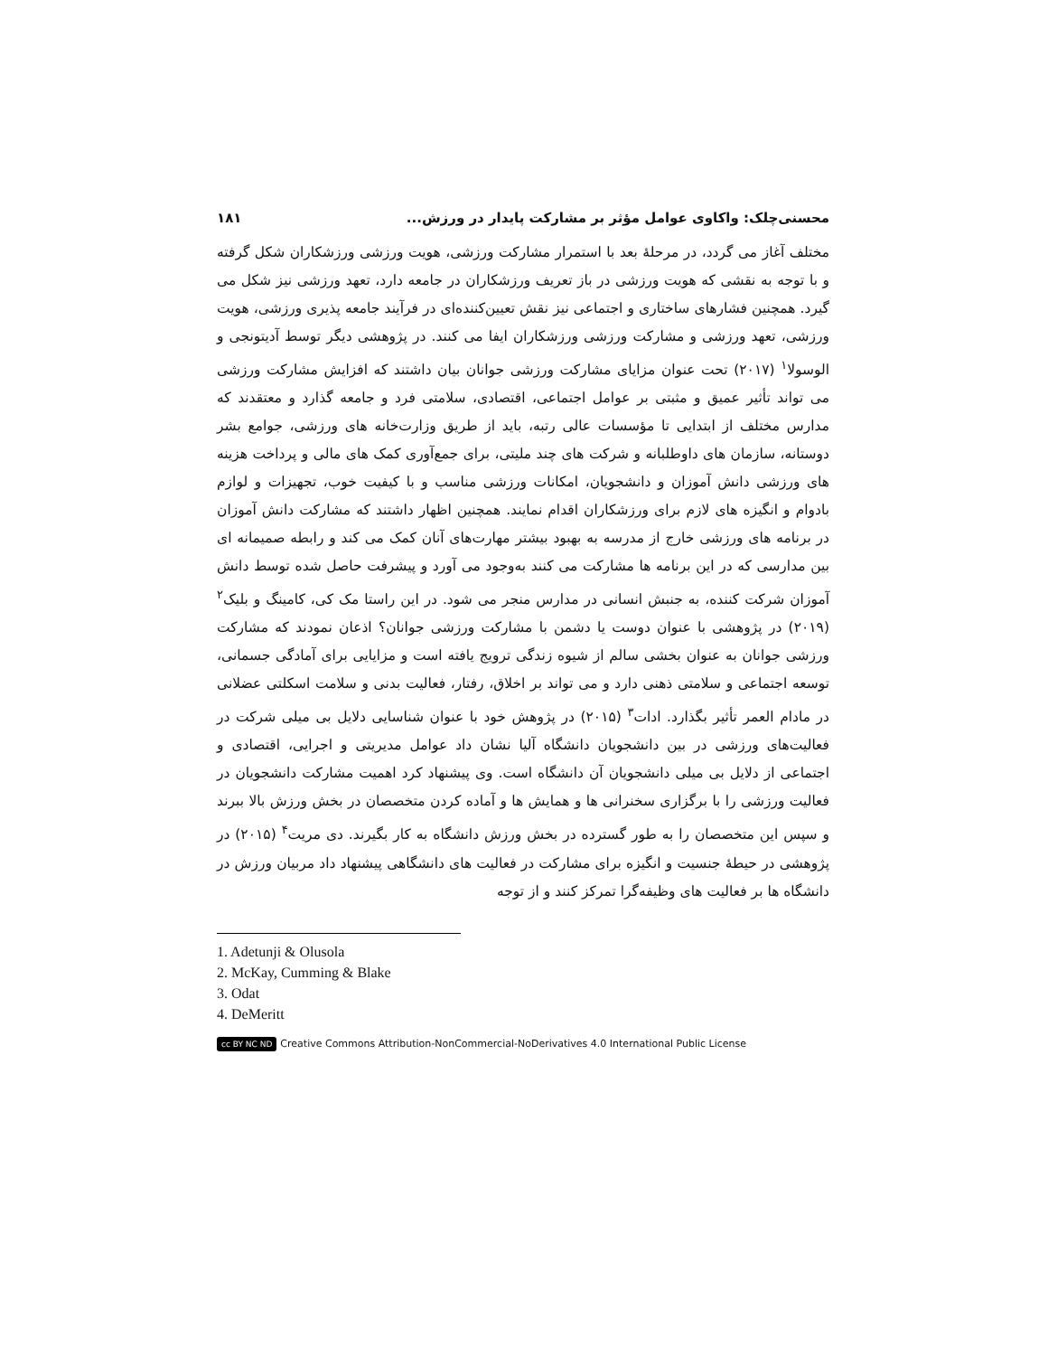محسنی‌چلک: واکاوی عوامل مؤثر بر مشارکت پایدار در ورزش... ۱۸۱
مختلف آغاز می گردد، در مرحلهٔ بعد با استمرار مشارکت ورزشی، هویت ورزشی ورزشکاران شکل گرفته و با توجه به نقشی که هویت ورزشی در باز تعریف ورزشکاران در جامعه دارد، تعهد ورزشی نیز شکل می گیرد. همچنین فشارهای ساختاری و اجتماعی نیز نقش تعیین‌کننده‌ای در فرآیند جامعه پذیری ورزشی، هویت ورزشی، تعهد ورزشی و مشارکت ورزشی ورزشکاران ایفا می کنند. در پژوهشی دیگر توسط آدیتونجی و الوسولا<sup>۱</sup> (۲۰۱۷) تحت عنوان مزایای مشارکت ورزشی جوانان بیان داشتند که افزایش مشارکت ورزشی می تواند تأثیر عمیق و مثبتی بر عوامل اجتماعی، اقتصادی، سلامتی فرد و جامعه گذارد و معتقدند که مدارس مختلف از ابتدایی تا مؤسسات عالی رتبه، باید از طریق وزارت‌خانه های ورزشی، جوامع بشر دوستانه، سازمان های داوطلبانه و شرکت های چند ملیتی، برای جمع‌آوری کمک های مالی و پرداخت هزینه های ورزشی دانش آموزان و دانشجویان، امکانات ورزشی مناسب و با کیفیت خوب، تجهیزات و لوازم بادوام و انگیزه های لازم برای ورزشکاران اقدام نمایند. همچنین اظهار داشتند که مشارکت دانش آموزان در برنامه های ورزشی خارج از مدرسه به بهبود بیشتر مهارت‌های آنان کمک می کند و رابطه صمیمانه ای بین مدارسی که در این برنامه ها مشارکت می کنند به‌وجود می آورد و پیشرفت حاصل شده توسط دانش آموزان شرکت کننده، به جنبش انسانی در مدارس منجر می شود. در این راستا مک کی، کامینگ و بلیک<sup>۲</sup> (۲۰۱۹) در پژوهشی با عنوان دوست یا دشمن با مشارکت ورزشی جوانان؟ اذعان نمودند که مشارکت ورزشی جوانان به عنوان بخشی سالم از شیوه زندگی ترویج یافته است و مزایایی برای آمادگی جسمانی، توسعه اجتماعی و سلامتی ذهنی دارد و می تواند بر اخلاق، رفتار، فعالیت بدنی و سلامت اسکلتی عضلانی در مادام العمر تأثیر بگذارد. ادات<sup>۳</sup> (۲۰۱۵) در پژوهش خود با عنوان شناسایی دلایل بی میلی شرکت در فعالیت‌های ورزشی در بین دانشجویان دانشگاه آلیا نشان داد عوامل مدیریتی و اجرایی، اقتصادی و اجتماعی از دلایل بی میلی دانشجویان آن دانشگاه است. وی پیشنهاد کرد اهمیت مشارکت دانشجویان در فعالیت ورزشی را با برگزاری سخنرانی ها و همایش ها و آماده کردن متخصصان در بخش ورزش بالا ببرند و سپس این متخصصان را به طور گسترده در بخش ورزش دانشگاه به کار بگیرند. دی مریت<sup>۴</sup> (۲۰۱۵) در پژوهشی در حیطهٔ جنسیت و انگیزه برای مشارکت در فعالیت های دانشگاهی پیشنهاد داد مربیان ورزش در دانشگاه ها بر فعالیت های وظیفه‌گرا تمرکز کنند و از توجه
1. Adetunji & Olusola
2. McKay, Cumming & Blake
3. Odat
4. DeMeritt
cc BY NC ND Creative Commons Attribution-NonCommercial-NoDerivatives 4.0 International Public License